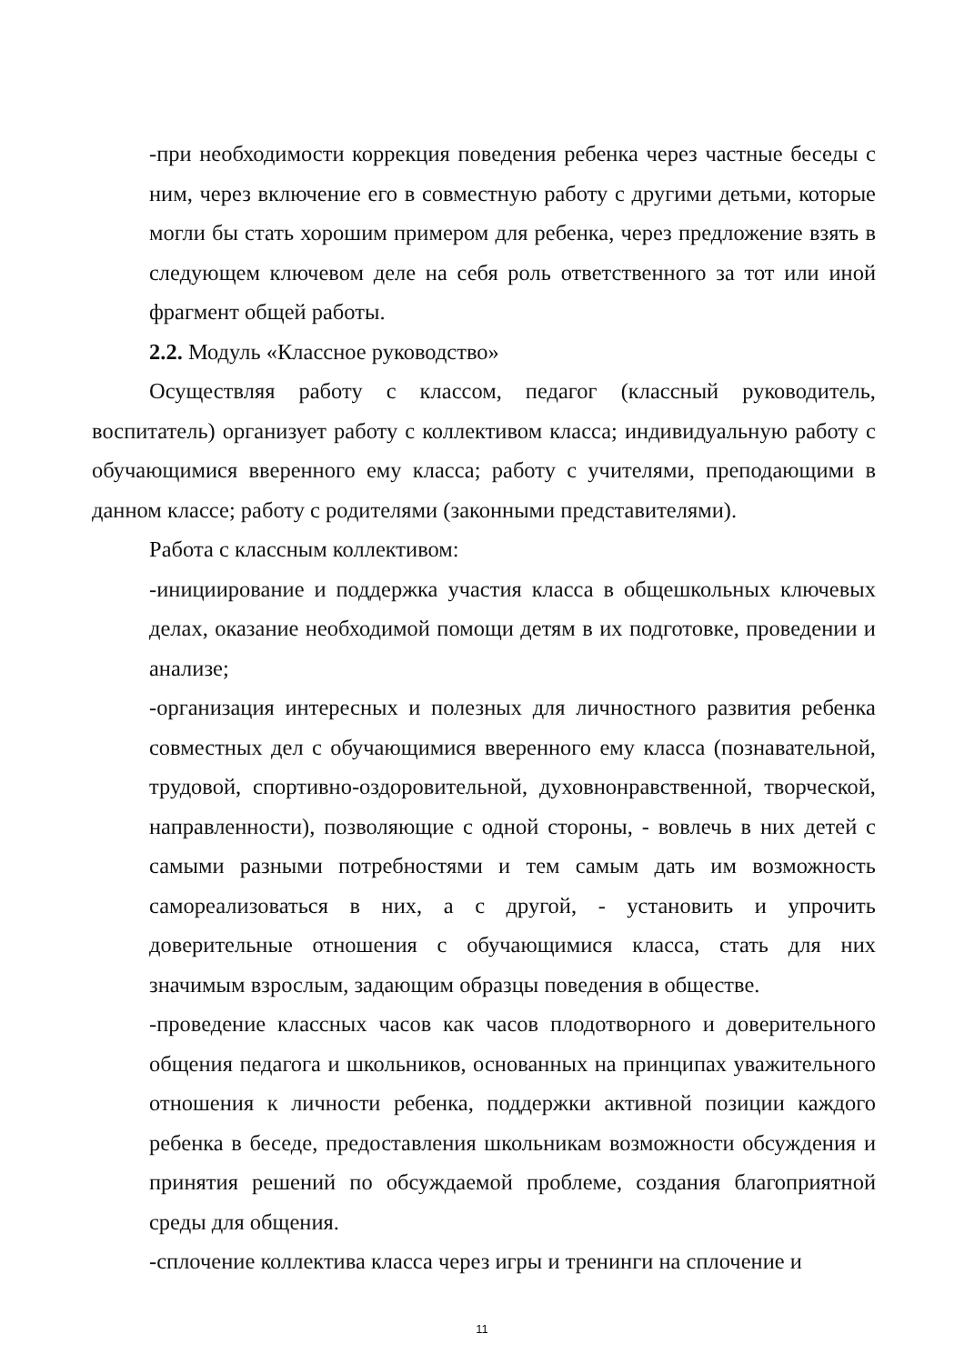-при необходимости коррекция поведения ребенка через частные беседы с ним, через включение его в совместную работу с другими детьми, которые могли бы стать хорошим примером для ребенка, через предложение взять в следующем ключевом деле на себя роль ответственного за тот или иной фрагмент общей работы.
2.2. Модуль «Классное руководство»
Осуществляя работу с классом, педагог (классный руководитель, воспитатель) организует работу с коллективом класса; индивидуальную работу с обучающимися вверенного ему класса; работу с учителями, преподающими в данном классе; работу с родителями (законными представителями).
Работа с классным коллективом:
-инициирование и поддержка участия класса в общешкольных ключевых делах, оказание необходимой помощи детям в их подготовке, проведении и анализе;
-организация интересных и полезных для личностного развития ребенка совместных дел с обучающимися вверенного ему класса (познавательной, трудовой, спортивно-оздоровительной, духовнонравственной, творческой, направленности), позволяющие с одной стороны, - вовлечь в них детей с самыми разными потребностями и тем самым дать им возможность самореализоваться в них, а с другой, - установить и упрочить доверительные отношения с обучающимися класса, стать для них значимым взрослым, задающим образцы поведения в обществе.
-проведение классных часов как часов плодотворного и доверительного общения педагога и школьников, основанных на принципах уважительного отношения к личности ребенка, поддержки активной позиции каждого ребенка в беседе, предоставления школьникам возможности обсуждения и принятия решений по обсуждаемой проблеме, создания благоприятной среды для общения.
-сплочение коллектива класса через игры и тренинги на сплочение и
11